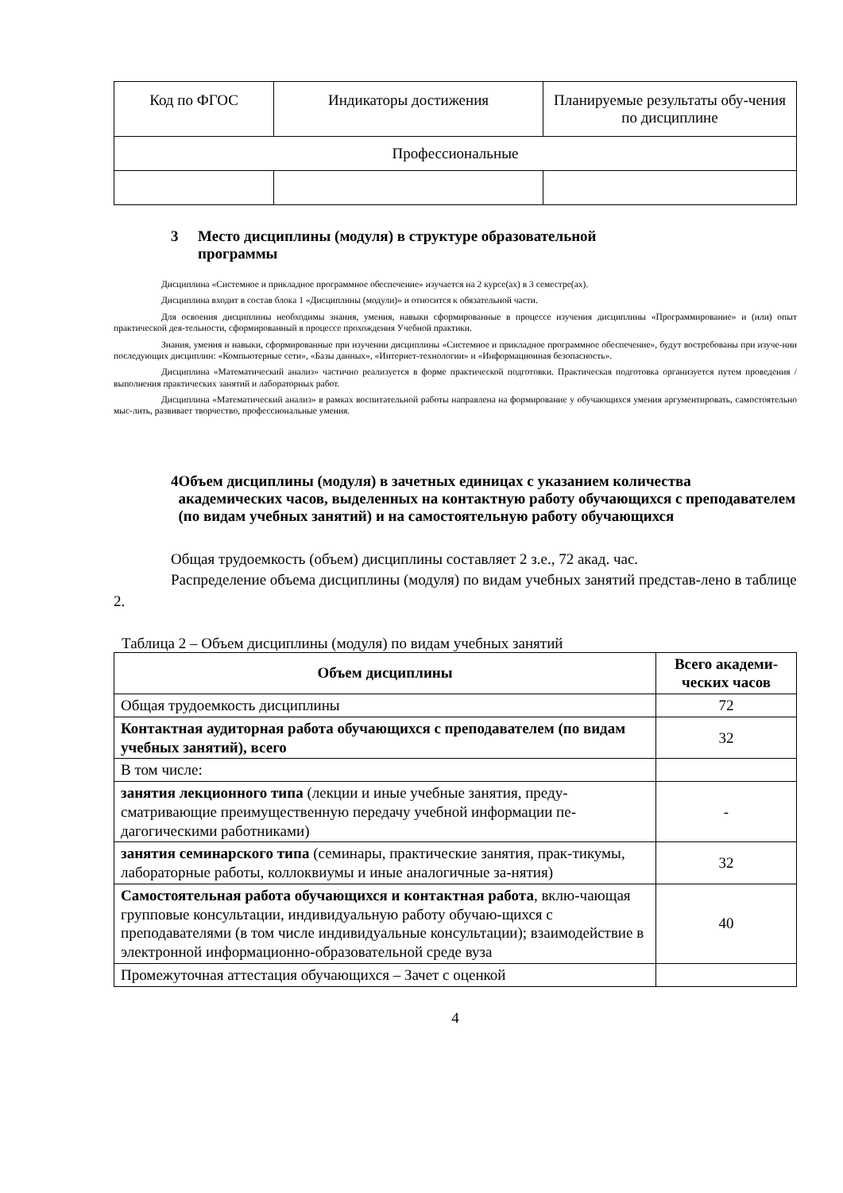| Код по ФГОС | Индикаторы достижения | Планируемые результаты обу-чения по дисциплине |
| Профессиональные | | |
3 Место дисциплины (модуля) в структуре образовательной
программы
Дисциплина «Системное и прикладное программное обеспечение» изучается на 2 курсе(ах) в 3 семестре(ах).
Дисциплина входит в состав блока 1 «Дисциплины (модули)» и относится к обязательной части.
Для освоения дисциплины необходимы знания, умения, навыки сформированные в процессе изучения дисциплины «Программирование» и (или) опыт практической дея-тельности, сформированный в процессе прохождения Учебной практики.
Знания, умения и навыки, сформированные при изучении дисциплины «Системное и прикладное программное обеспечение», будут востребованы при изуче-нии последующих дисциплин: «Компьютерные сети», «Базы данных», «Интернет-технологии» и «Информационная безопасность».
Дисциплина «Математический анализ» частично реализуется в форме практической подготовки. Практическая подготовка организуется путем проведения / выполнения практических занятий и лабораторных работ.
Дисциплина «Математический анализ» в рамках воспитательной работы направлена на формирование у обучающихся умения аргументировать, самостоятельно мыс-лить, развивает творчество, профессиональные умения.
4 Объем дисциплины (модуля) в зачетных единицах с указанием количества академических часов, выделенных на контактную работу обучающихся с преподавателем (по видам учебных занятий) и на самостоятельную работу обучающихся
Общая трудоемкость (объем) дисциплины составляет 2 з.е., 72 акад. час.
Распределение объема дисциплины (модуля) по видам учебных занятий представ-лено в таблице 2.
Таблица 2 – Объем дисциплины (модуля) по видам учебных занятий
| Объем дисциплины | Всего академи-ческих часов |
| --- | --- |
| Общая трудоемкость дисциплины | 72 |
| Контактная аудиторная работа обучающихся с преподавателем (по видам учебных занятий), всего | 32 |
| В том числе: | |
| занятия лекционного типа (лекции и иные учебные занятия, преду-сматривающие преимущественную передачу учебной информации пе-дагогическими работниками) | - |
| занятия семинарского типа (семинары, практические занятия, прак-тикумы, лабораторные работы, коллоквиумы и иные аналогичные за-нятия) | 32 |
| Самостоятельная работа обучающихся и контактная работа , вклю-чающая групповые консультации, индивидуальную работу обучаю-щихся с преподавателями (в том числе индивидуальные консультации); взаимодействие в электронной информационно-образовательной среде вуза | 40 |
| Промежуточная аттестация обучающихся – Зачет с оценкой | |
4